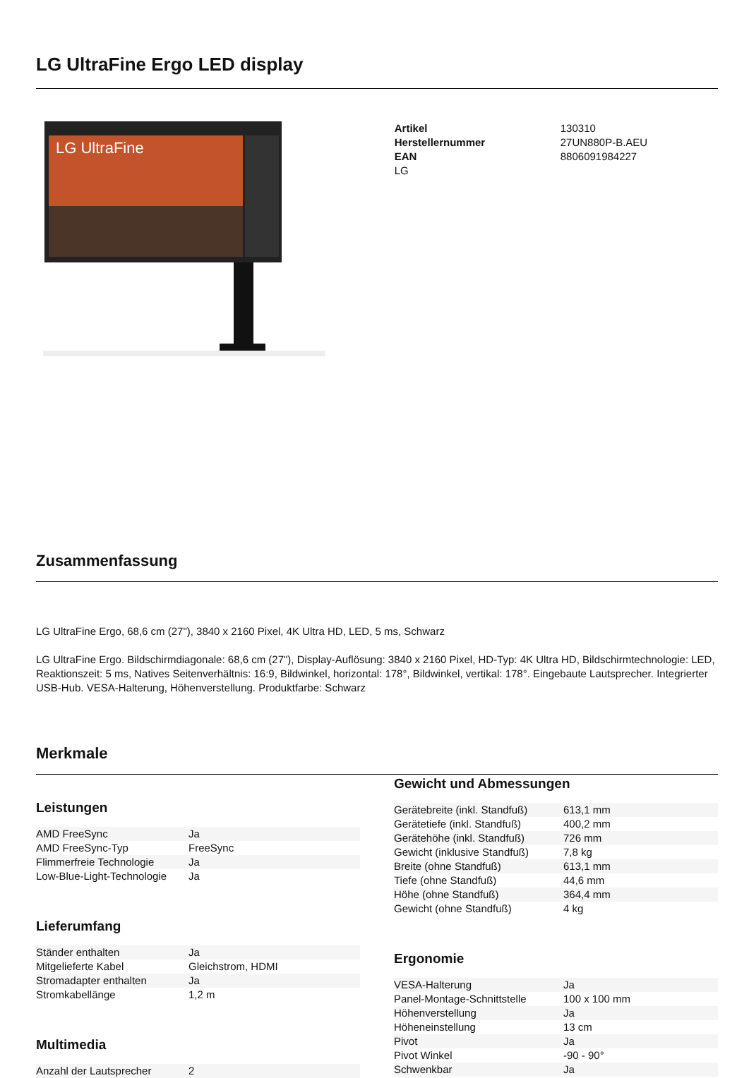LG UltraFine Ergo LED display
LG UltraFine
| Artikel | 130310 |
| Herstellernummer | 27UN880P-B.AEU |
| EAN | 8806091984227 |
| LG | |
Zusammenfassung
LG UltraFine Ergo, 68,6 cm (27"), 3840 x 2160 Pixel, 4K Ultra HD, LED, 5 ms, Schwarz
LG UltraFine Ergo. Bildschirmdiagonale: 68,6 cm (27"), Display-Auflösung: 3840 x 2160 Pixel, HD-Typ: 4K Ultra HD, Bildschirmtechnologie: LED, Reaktionszeit: 5 ms, Natives Seitenverhältnis: 16:9, Bildwinkel, horizontal: 178°, Bildwinkel, vertikal: 178°. Eingebaute Lautsprecher. Integrierter USB-Hub. VESA-Halterung, Höhenverstellung. Produktfarbe: Schwarz
Merkmale
Leistungen
| AMD FreeSync | Ja |
| AMD FreeSync-Typ | FreeSync |
| Flimmerfreie Technologie | Ja |
| Low-Blue-Light-Technologie | Ja |
Lieferumfang
| Ständer enthalten | Ja |
| Mitgelieferte Kabel | Gleichstrom, HDMI |
| Stromadapter enthalten | Ja |
| Stromkabellänge | 1,2 m |
Multimedia
| Anzahl der Lautsprecher | 2 |
Gewicht und Abmessungen
| Gerätebreite (inkl. Standfuß) | 613,1 mm |
| Gerätetiefe (inkl. Standfuß) | 400,2 mm |
| Gerätehöhe (inkl. Standfuß) | 726 mm |
| Gewicht (inklusive Standfuß) | 7,8 kg |
| Breite (ohne Standfuß) | 613,1 mm |
| Tiefe (ohne Standfuß) | 44,6 mm |
| Höhe (ohne Standfuß) | 364,4 mm |
| Gewicht (ohne Standfuß) | 4 kg |
Ergonomie
| VESA-Halterung | Ja |
| Panel-Montage-Schnittstelle | 100 x 100 mm |
| Höhenverstellung | Ja |
| Höheneinstellung | 13 cm |
| Pivot | Ja |
| Pivot Winkel | -90 - 90° |
| Schwenkbar | Ja |